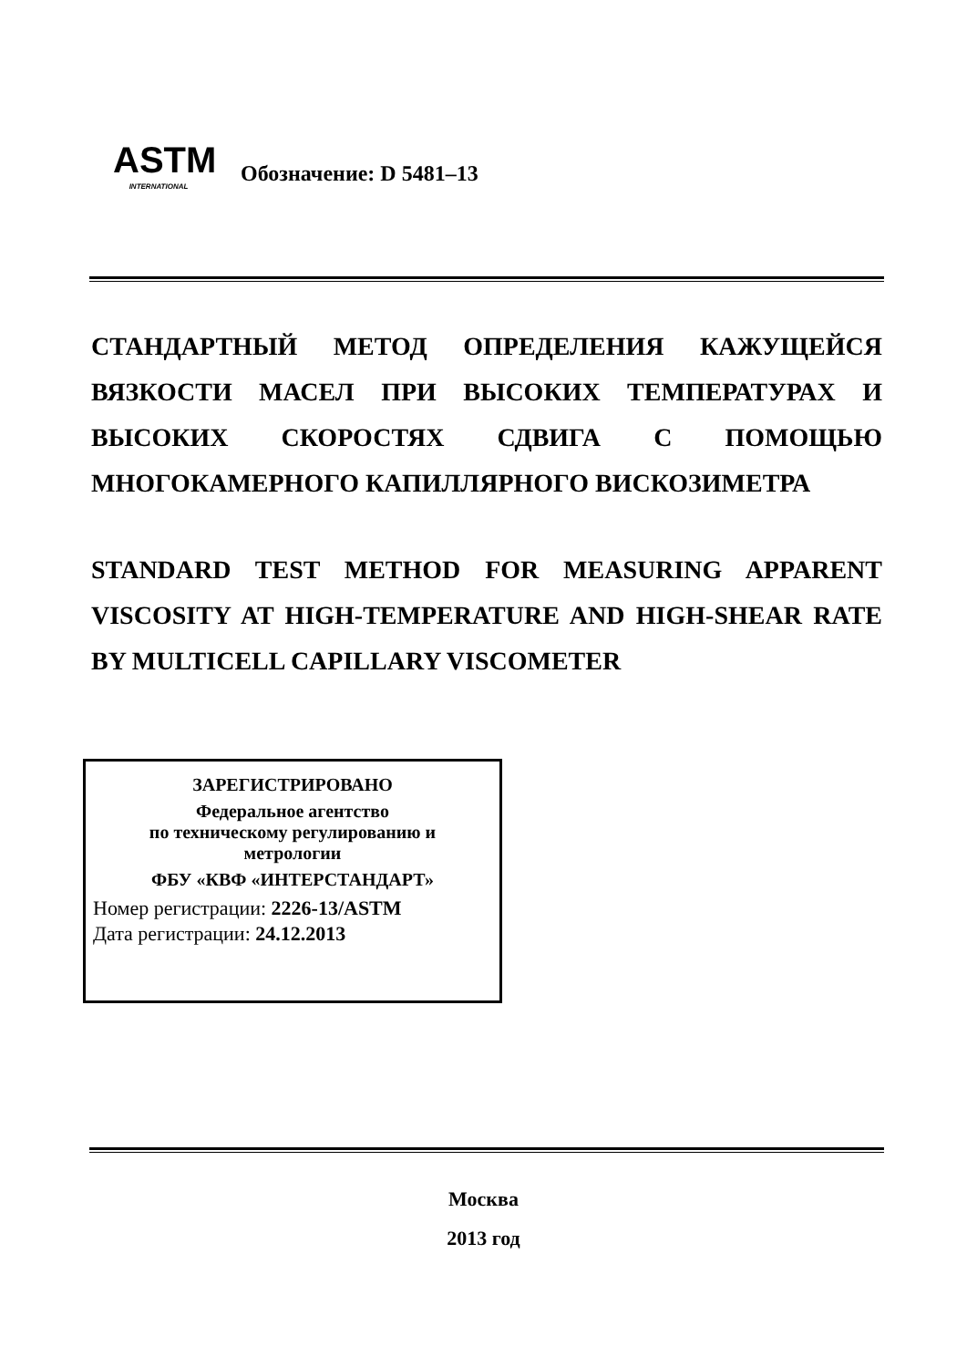ASTM
INTERNATIONAL
Обозначение: D 5481–13
СТАНДАРТНЫЙ МЕТОД ОПРЕДЕЛЕНИЯ КАЖУЩЕЙСЯ ВЯЗКОСТИ МАСЕЛ ПРИ ВЫСОКИХ ТЕМПЕРАТУРАХ И ВЫСОКИХ СКОРОСТЯХ СДВИГА С ПОМОЩЬЮ МНОГОКАМЕРНОГО КАПИЛЛЯРНОГО ВИСКОЗИМЕТРА
STANDARD TEST METHOD FOR MEASURING APPARENT VISCOSITY AT HIGH-TEMPERATURE AND HIGH-SHEAR RATE BY MULTICELL CAPILLARY VISCOMETER
ЗАРЕГИСТРИРОВАНО
Федеральное агентство
по техническому регулированию и
метрологии
ФБУ «КВФ «ИНТЕРСТАНДАРТ»
Номер регистрации: 2226-13/ASTM
Дата регистрации: 24.12.2013
Москва
2013 год